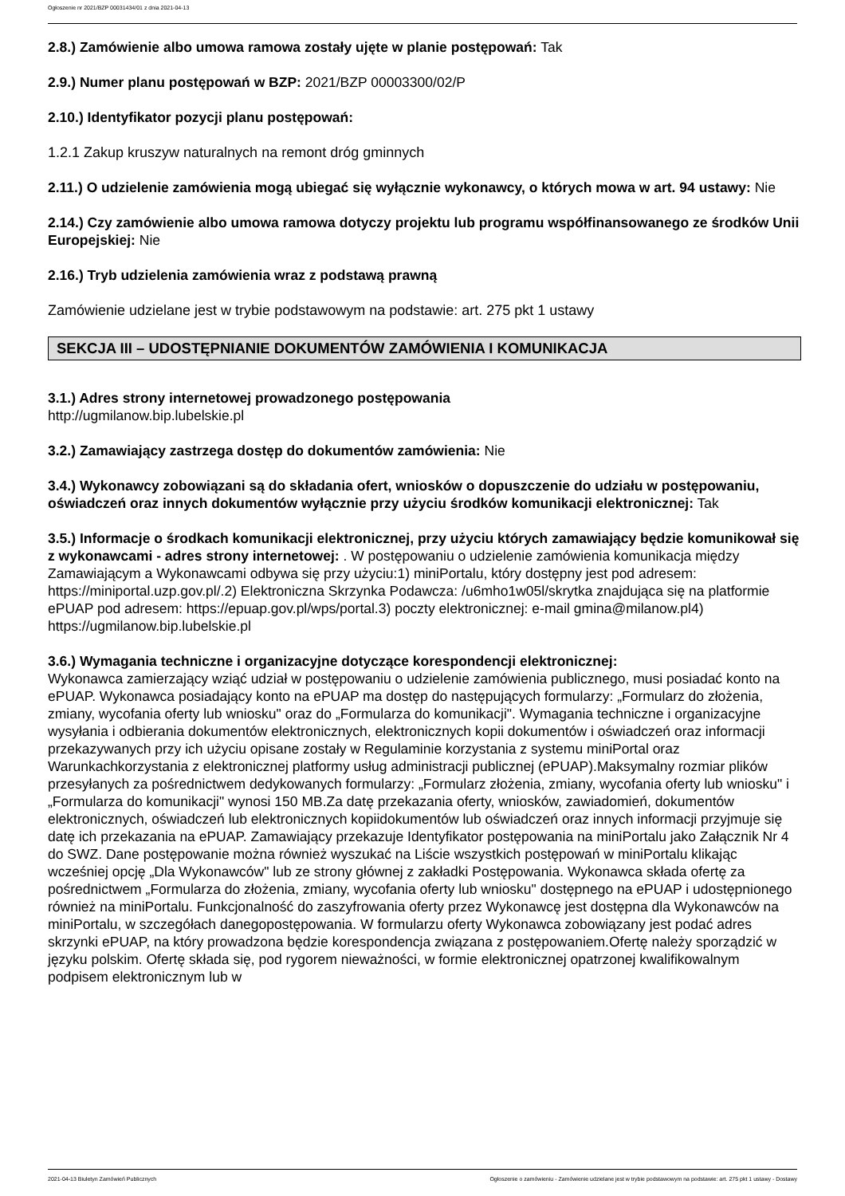Ogłoszenie nr 2021/BZP 00031434/01 z dnia 2021-04-13
2.8.) Zamówienie albo umowa ramowa zostały ujęte w planie postępowań: Tak
2.9.) Numer planu postępowań w BZP: 2021/BZP 00003300/02/P
2.10.) Identyfikator pozycji planu postępowań:
1.2.1 Zakup kruszyw naturalnych na remont dróg gminnych
2.11.) O udzielenie zamówienia mogą ubiegać się wyłącznie wykonawcy, o których mowa w art. 94 ustawy: Nie
2.14.) Czy zamówienie albo umowa ramowa dotyczy projektu lub programu współfinansowanego ze środków Unii Europejskiej: Nie
2.16.) Tryb udzielenia zamówienia wraz z podstawą prawną
Zamówienie udzielane jest w trybie podstawowym na podstawie: art. 275 pkt 1 ustawy
SEKCJA III – UDOSTĘPNIANIE DOKUMENTÓW ZAMÓWIENIA I KOMUNIKACJA
3.1.) Adres strony internetowej prowadzonego postępowania
http://ugmilanow.bip.lubelskie.pl
3.2.) Zamawiający zastrzega dostęp do dokumentów zamówienia: Nie
3.4.) Wykonawcy zobowiązani są do składania ofert, wniosków o dopuszczenie do udziału w postępowaniu, oświadczeń oraz innych dokumentów wyłącznie przy użyciu środków komunikacji elektronicznej: Tak
3.5.) Informacje o środkach komunikacji elektronicznej, przy użyciu których zamawiający będzie komunikował się z wykonawcami - adres strony internetowej: . W postępowaniu o udzielenie zamówienia komunikacja między Zamawiającym a Wykonawcami odbywa się przy użyciu:1) miniPortalu, który dostępny jest pod adresem: https://miniportal.uzp.gov.pl/.2) Elektroniczna Skrzynka Podawcza: /u6mho1w05l/skrytka znajdująca się na platformie ePUAP pod adresem: https://epuap.gov.pl/wps/portal.3) poczty elektronicznej: e-mail gmina@milanow.pl4) https://ugmilanow.bip.lubelskie.pl
3.6.) Wymagania techniczne i organizacyjne dotyczące korespondencji elektronicznej:
Wykonawca zamierzający wziąć udział w postępowaniu o udzielenie zamówienia publicznego, musi posiadać konto na ePUAP. Wykonawca posiadający konto na ePUAP ma dostęp do następujących formularzy: „Formularz do złożenia, zmiany, wycofania oferty lub wniosku" oraz do „Formularza do komunikacji". Wymagania techniczne i organizacyjne wysyłania i odbierania dokumentów elektronicznych, elektronicznych kopii dokumentów i oświadczeń oraz informacji przekazywanych przy ich użyciu opisane zostały w Regulaminie korzystania z systemu miniPortal oraz Warunkachkorzystania z elektronicznej platformy usług administracji publicznej (ePUAP).Maksymalny rozmiar plików przesyłanych za pośrednictwem dedykowanych formularzy: „Formularz złożenia, zmiany, wycofania oferty lub wniosku" i „Formularza do komunikacji" wynosi 150 MB.Za datę przekazania oferty, wniosków, zawiadomień, dokumentów elektronicznych, oświadczeń lub elektronicznych kopiidokumentów lub oświadczeń oraz innych informacji przyjmuje się datę ich przekazania na ePUAP. Zamawiający przekazuje Identyfikator postępowania na miniPortalu jako Załącznik Nr 4 do SWZ. Dane postępowanie można również wyszukać na Liście wszystkich postępowań w miniPortalu klikając wcześniej opcję „Dla Wykonawców" lub ze strony głównej z zakładki Postępowania. Wykonawca składa ofertę za pośrednictwem „Formularza do złożenia, zmiany, wycofania oferty lub wniosku" dostępnego na ePUAP i udostępnionego również na miniPortalu. Funkcjonalność do zaszyfrowania oferty przez Wykonawcę jest dostępna dla Wykonawców na miniPortalu, w szczegółach danegopostępowania. W formularzu oferty Wykonawca zobowiązany jest podać adres skrzynki ePUAP, na który prowadzona będzie korespondencja związana z postępowaniem.Ofertę należy sporządzić w języku polskim. Ofertę składa się, pod rygorem nieważności, w formie elektronicznej opatrzonej kwalifikowalnym podpisem elektronicznym lub w
2021-04-13 Biuletyn Zamówień Publicznych Ogłoszenie o zamówieniu - Zamówienie udzielane jest w trybie podstawowym na podstawie: art. 275 pkt 1 ustawy - Dostawy